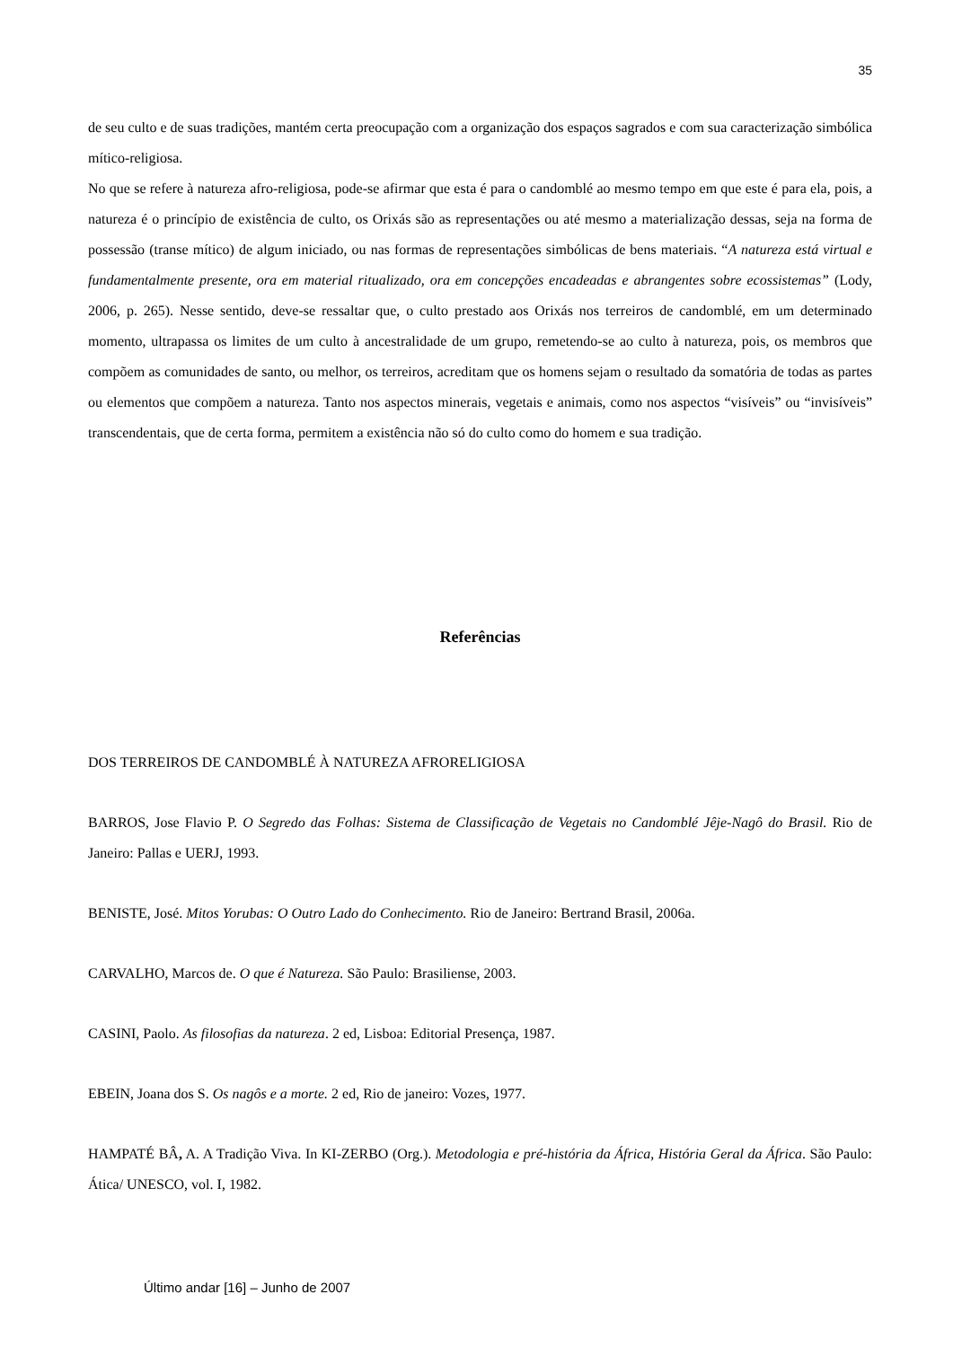35
de seu culto e de suas tradições, mantém certa preocupação com a organização dos espaços sagrados e com sua caracterização simbólica mítico-religiosa.
No que se refere à natureza afro-religiosa, pode-se afirmar que esta é para o candomblé ao mesmo tempo em que este é para ela, pois, a natureza é o princípio de existência de culto, os Orixás são as representações ou até mesmo a materialização dessas, seja na forma de possessão (transe mítico) de algum iniciado, ou nas formas de representações simbólicas de bens materiais. “A natureza está virtual e fundamentalmente presente, ora em material ritualizado, ora em concepções encadeadas e abrangentes sobre ecossistemas” (Lody, 2006, p. 265). Nesse sentido, deve-se ressaltar que, o culto prestado aos Orixás nos terreiros de candomblé, em um determinado momento, ultrapassa os limites de um culto à ancestralidade de um grupo, remetendo-se ao culto à natureza, pois, os membros que compõem as comunidades de santo, ou melhor, os terreiros, acreditam que os homens sejam o resultado da somatória de todas as partes ou elementos que compõem a natureza. Tanto nos aspectos minerais, vegetais e animais, como nos aspectos “visíveis” ou “invisíveis” transcendentais, que de certa forma, permitem a existência não só do culto como do homem e sua tradição.
Referências
DOS TERREIROS DE CANDOMBLÉ À NATUREZA AFRORELIGIOSA
BARROS, Jose Flavio P. O Segredo das Folhas: Sistema de Classificação de Vegetais no Candomblé Jêje-Nagô do Brasil. Rio de Janeiro: Pallas e UERJ, 1993.
BENISTE, José. Mitos Yorubas: O Outro Lado do Conhecimento. Rio de Janeiro: Bertrand Brasil, 2006a.
CARVALHO, Marcos de. O que é Natureza. São Paulo: Brasiliense, 2003.
CASINI, Paolo. As filosofias da natureza. 2 ed, Lisboa: Editorial Presença, 1987.
EBEIN, Joana dos S. Os nagôs e a morte. 2 ed, Rio de janeiro: Vozes, 1977.
HAMPATÉ BÂ, A. A Tradição Viva. In KI-ZERBO (Org.). Metodologia e pré-história da África, História Geral da África. São Paulo: Ática/ UNESCO, vol. I, 1982.
Último andar [16] – Junho de 2007